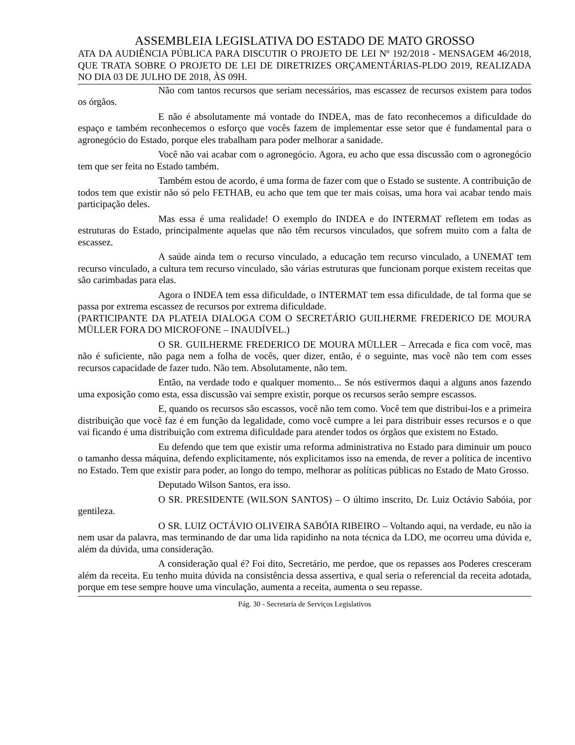ASSEMBLEIA LEGISLATIVA DO ESTADO DE MATO GROSSO
ATA DA AUDIÊNCIA PÚBLICA PARA DISCUTIR O PROJETO DE LEI Nº 192/2018 - MENSAGEM 46/2018, QUE TRATA SOBRE O PROJETO DE LEI DE DIRETRIZES ORÇAMENTÁRIAS-PLDO 2019, REALIZADA NO DIA 03 DE JULHO DE 2018, ÀS 09H.
Não com tantos recursos que seriam necessários, mas escassez de recursos existem para todos os órgãos.
E não é absolutamente má vontade do INDEA, mas de fato reconhecemos a dificuldade do espaço e também reconhecemos o esforço que vocês fazem de implementar esse setor que é fundamental para o agronegócio do Estado, porque eles trabalham para poder melhorar a sanidade.
Você não vai acabar com o agronegócio. Agora, eu acho que essa discussão com o agronegócio tem que ser feita no Estado também.
Também estou de acordo, é uma forma de fazer com que o Estado se sustente. A contribuição de todos tem que existir não só pelo FETHAB, eu acho que tem que ter mais coisas, uma hora vai acabar tendo mais participação deles.
Mas essa é uma realidade! O exemplo do INDEA e do INTERMAT refletem em todas as estruturas do Estado, principalmente aquelas que não têm recursos vinculados, que sofrem muito com a falta de escassez.
A saúde ainda tem o recurso vinculado, a educação tem recurso vinculado, a UNEMAT tem recurso vinculado, a cultura tem recurso vinculado, são várias estruturas que funcionam porque existem receitas que são carimbadas para elas.
Agora o INDEA tem essa dificuldade, o INTERMAT tem essa dificuldade, de tal forma que se passa por extrema escassez de recursos por extrema dificuldade.
(PARTICIPANTE DA PLATEIA DIALOGA COM O SECRETÁRIO GUILHERME FREDERICO DE MOURA MÜLLER FORA DO MICROFONE – INAUDÍVEL.)
O SR. GUILHERME FREDERICO DE MOURA MÜLLER – Arrecada e fica com você, mas não é suficiente, não paga nem a folha de vocês, quer dizer, então, é o seguinte, mas você não tem com esses recursos capacidade de fazer tudo. Não tem. Absolutamente, não tem.
Então, na verdade todo e qualquer momento... Se nós estivermos daqui a alguns anos fazendo uma exposição como esta, essa discussão vai sempre existir, porque os recursos serão sempre escassos.
E, quando os recursos são escassos, você não tem como. Você tem que distribui-los e a primeira distribuição que você faz é em função da legalidade, como você cumpre a lei para distribuir esses recursos e o que vai ficando é uma distribuição com extrema dificuldade para atender todos os órgãos que existem no Estado.
Eu defendo que tem que existir uma reforma administrativa no Estado para diminuir um pouco o tamanho dessa máquina, defendo explicitamente, nós explicitamos isso na emenda, de rever a política de incentivo no Estado. Tem que existir para poder, ao longo do tempo, melhorar as políticas públicas no Estado de Mato Grosso.
Deputado Wilson Santos, era isso.
O SR. PRESIDENTE (WILSON SANTOS) – O último inscrito, Dr. Luiz Octávio Sabóia, por gentileza.
O SR. LUIZ OCTÁVIO OLIVEIRA SABÓIA RIBEIRO – Voltando aqui, na verdade, eu não ia nem usar da palavra, mas terminando de dar uma lida rapidinho na nota técnica da LDO, me ocorreu uma dúvida e, além da dúvida, uma consideração.
A consideração qual é? Foi dito, Secretário, me perdoe, que os repasses aos Poderes cresceram além da receita. Eu tenho muita dúvida na consistência dessa assertiva, e qual seria o referencial da receita adotada, porque em tese sempre houve uma vinculação, aumenta a receita, aumenta o seu repasse.
Pág. 30 - Secretaria de Serviços Legislativos